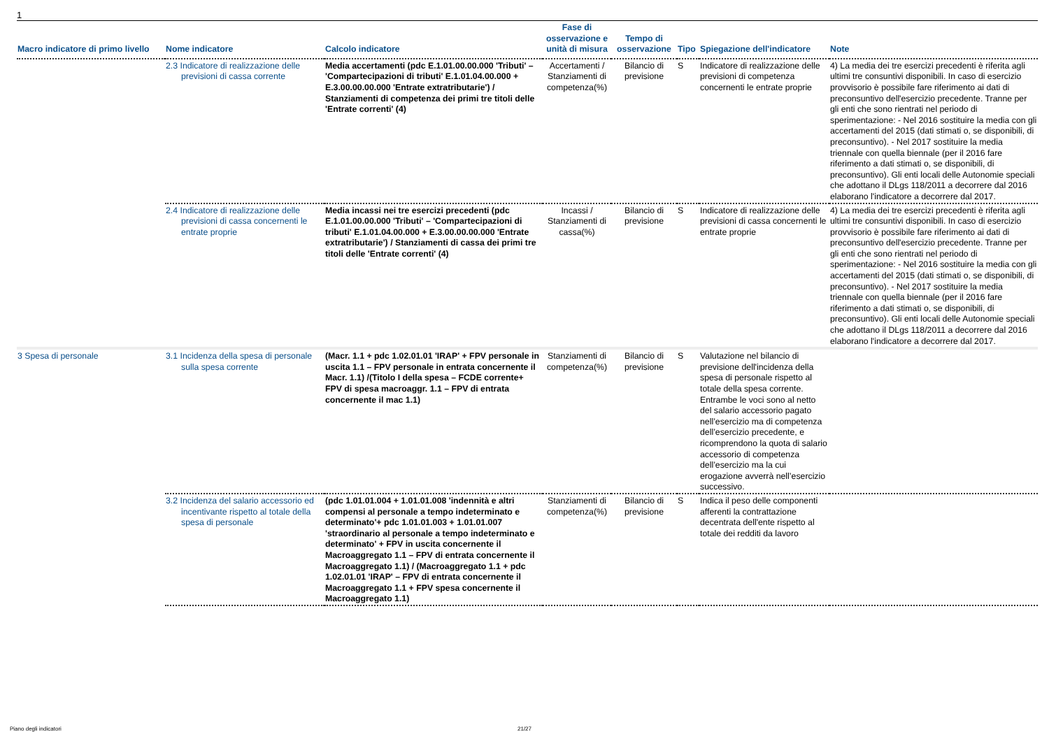1
| Macro indicatore di primo livello | Nome indicatore | Calcolo indicatore | Fase di osservazione e unità di misura | Tempo di osservazione | Tipo | Spiegazione dell'indicatore | Note |
| --- | --- | --- | --- | --- | --- | --- | --- |
| | 2.3 Indicatore di realizzazione delle previsioni di cassa corrente | Media accertamenti (pdc E.1.01.00.00.000 'Tributi' – 'Compartecipazioni di tributi' E.1.01.04.00.000 + E.3.00.00.00.000 'Entrate extratributarie') / Stanziamenti di competenza dei primi tre titoli delle 'Entrate correnti' (4) | Accertamenti / Stanziamenti di competenza(%) | Bilancio di previsione | S | Indicatore di realizzazione delle previsioni di competenza concernenti le entrate proprie | 4) La media dei tre esercizi precedenti è riferita agli ultimi tre consuntivi disponibili. In caso di esercizio provvisorio è possibile fare riferimento ai dati di preconsuntivo dell'esercizio precedente. Tranne per gli enti che sono rientrati nel periodo di sperimentazione: - Nel 2016 sostituire la media con gli accertamenti del 2015 (dati stimati o, se disponibili, di preconsuntivo). - Nel 2017 sostituire la media triennale con quella biennale (per il 2016 fare riferimento a dati stimati o, se disponibili, di preconsuntivo). Gli enti locali delle Autonomie speciali che adottano il DLgs 118/2011 a decorrere dal 2016 elaborano l'indicatore a decorrere dal 2017. |
| | 2.4 Indicatore di realizzazione delle previsioni di cassa concernenti le entrate proprie | Media incassi nei tre esercizi precedenti (pdc E.1.01.00.00.000 'Tributi' – 'Compartecipazioni di tributi' E.1.01.04.00.000 + E.3.00.00.00.000 'Entrate extratributarie') / Stanziamenti di cassa dei primi tre titoli delle 'Entrate correnti' (4) | Incassi / Stanziamenti di cassa(%) | Bilancio di previsione | S | Indicatore di realizzazione delle previsioni di cassa concernenti le entrate proprie | 4) La media dei tre esercizi precedenti è riferita agli ultimi tre consuntivi disponibili. In caso di esercizio provvisorio è possibile fare riferimento ai dati di preconsuntivo dell'esercizio precedente. Tranne per gli enti che sono rientrati nel periodo di sperimentazione: - Nel 2016 sostituire la media con gli accertamenti del 2015 (dati stimati o, se disponibili, di preconsuntivo). - Nel 2017 sostituire la media triennale con quella biennale (per il 2016 fare riferimento a dati stimati o, se disponibili, di preconsuntivo). Gli enti locali delle Autonomie speciali che adottano il DLgs 118/2011 a decorrere dal 2016 elaborano l'indicatore a decorrere dal 2017. |
| 3 Spesa di personale | 3.1 Incidenza della spesa di personale sulla spesa corrente | (Macr. 1.1 + pdc 1.02.01.01 'IRAP' + FPV personale in uscita 1.1 – FPV personale in entrata concernente il Macr. 1.1) /(Titolo I della spesa – FCDE corrente+ FPV di spesa macroaggr. 1.1 – FPV di entrata concernente il mac 1.1) | Stanziamenti di competenza(%) | Bilancio di previsione | S | Valutazione nel bilancio di previsione dell'incidenza della spesa di personale rispetto al totale della spesa corrente. Entrambe le voci sono al netto del salario accessorio pagato nell’esercizio ma di competenza dell’esercizio precedente, e ricomprendono la quota di salario accessorio di competenza dell’esercizio ma la cui erogazione avverrà nell’esercizio successivo. | |
| | 3.2 Incidenza del salario accessorio ed incentivante rispetto al totale della spesa di personale | (pdc 1.01.01.004 + 1.01.01.008 'indennità e altri compensi al personale a tempo indeterminato e determinato'+ pdc 1.01.01.003 + 1.01.01.007 'straordinario al personale a tempo indeterminato e determinato' + FPV in uscita concernente il Macroaggregato 1.1 – FPV di entrata concernente il Macroaggregato 1.1) / (Macroaggregato 1.1 + pdc 1.02.01.01 'IRAP' – FPV di entrata concernente il Macroaggregato 1.1 + FPV spesa concernente il Macroaggregato 1.1) | Stanziamenti di competenza(%) | Bilancio di previsione | S | Indica il peso delle componenti afferenti la contrattazione decentrata dell'ente rispetto al totale dei redditi da lavoro | |
Piano degli indicatori 21/27